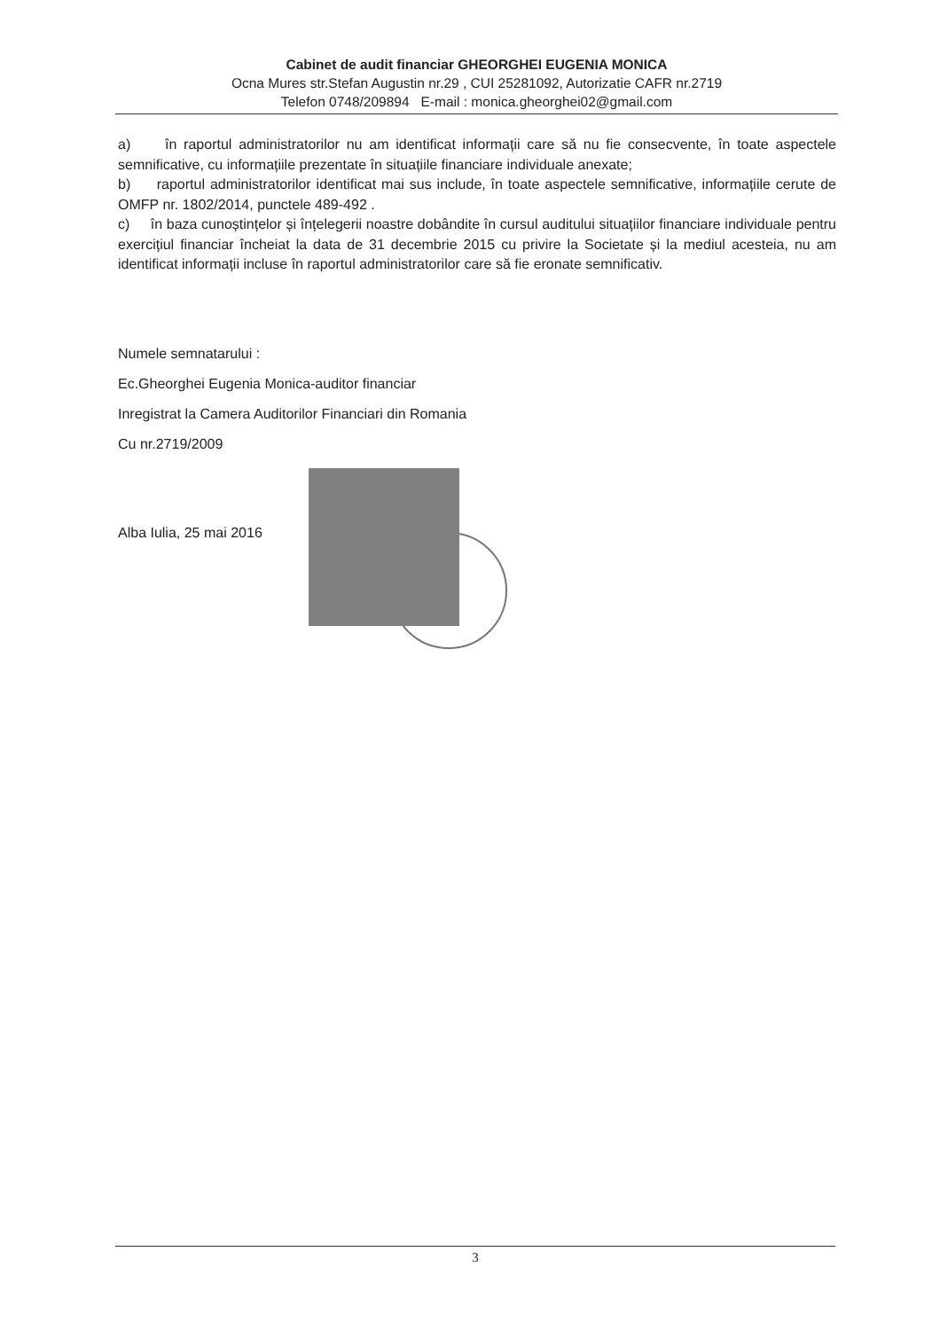Cabinet de audit financiar GHEORGHEI EUGENIA MONICA
Ocna Mures str.Stefan Augustin nr.29 , CUI 25281092, Autorizatie CAFR nr.2719
Telefon 0748/209894 E-mail : monica.gheorghei02@gmail.com
a) în raportul administratorilor nu am identificat informații care să nu fie consecvente, în toate aspectele semnificative, cu informațiile prezentate în situațiile financiare individuale anexate;
b) raportul administratorilor identificat mai sus include, în toate aspectele semnificative, informațiile cerute de OMFP nr. 1802/2014, punctele 489-492 .
c) în baza cunoștințelor și înțelegerii noastre dobândite în cursul auditului situațiilor financiare individuale pentru exercițiul financiar încheiat la data de 31 decembrie 2015 cu privire la Societate și la mediul acesteia, nu am identificat informații incluse în raportul administratorilor care să fie eronate semnificativ.
Numele semnatarului :
Ec.Gheorghei Eugenia Monica-auditor financiar
Inregistrat la Camera Auditorilor Financiari din Romania
Cu nr.2719/2009
Alba Iulia, 25 mai 2016
3